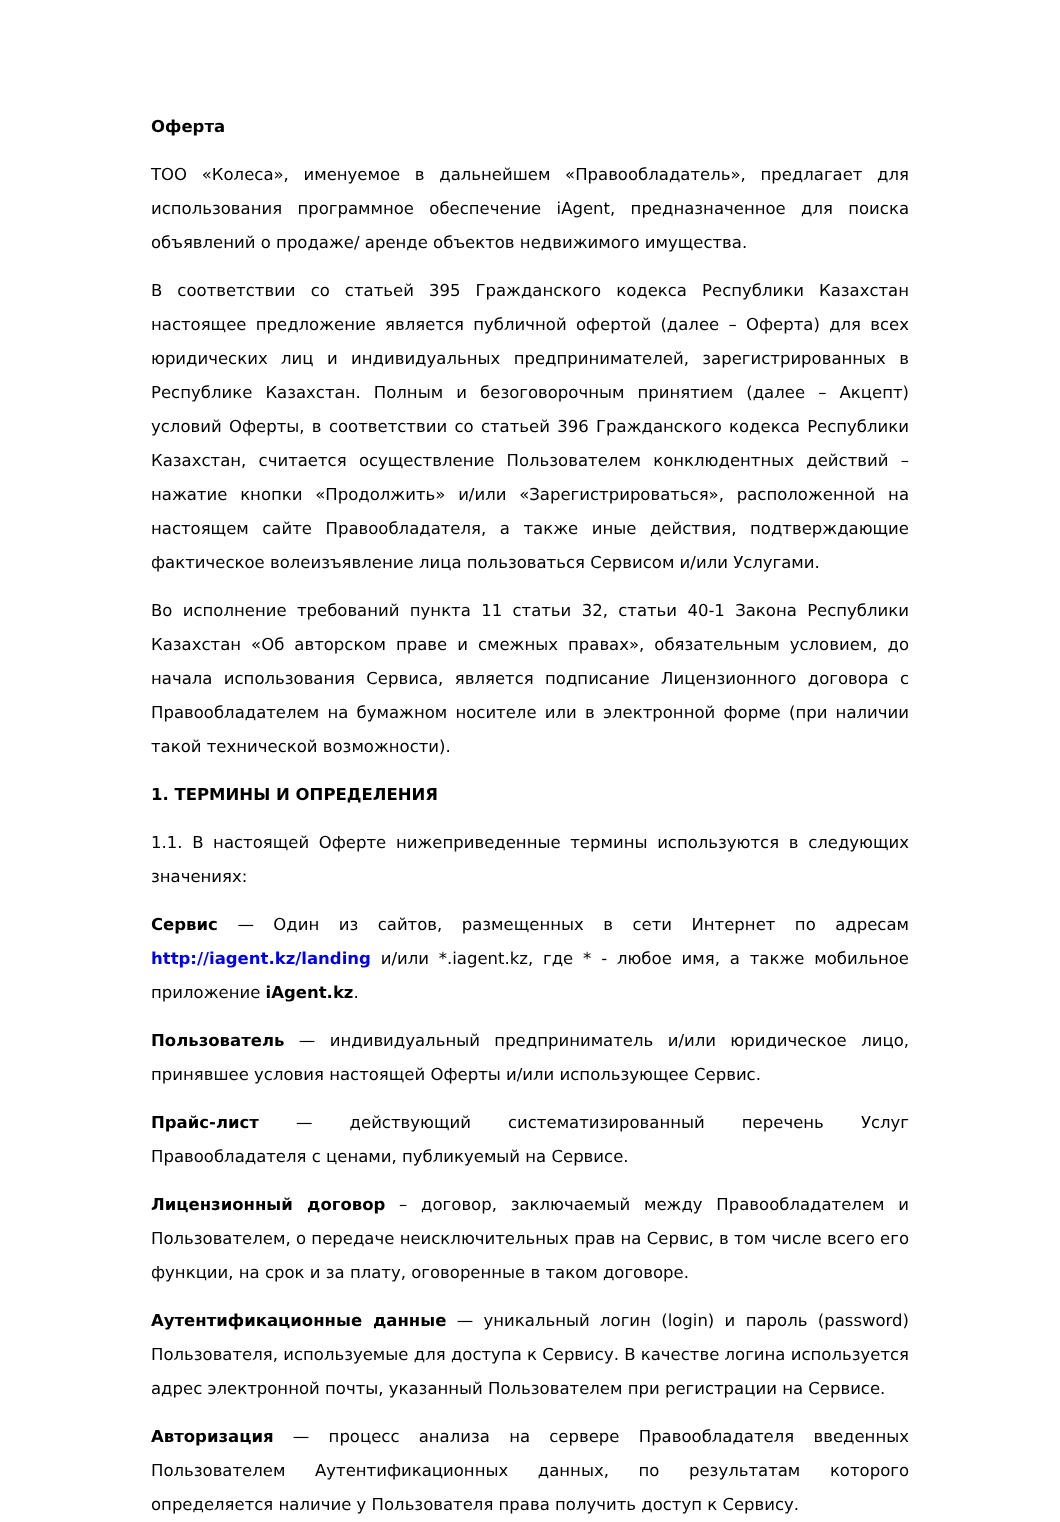Оферта
ТОО «Колеса», именуемое в дальнейшем «Правообладатель», предлагает для использования программное обеспечение iAgent, предназначенное для поиска объявлений о продаже/ аренде объектов недвижимого имущества.
В соответствии со статьей 395 Гражданского кодекса Республики Казахстан настоящее предложение является публичной офертой (далее – Оферта) для всех юридических лиц и индивидуальных предпринимателей, зарегистрированных в Республике Казахстан. Полным и безоговорочным принятием (далее – Акцепт) условий Оферты, в соответствии со статьей 396 Гражданского кодекса Республики Казахстан, считается осуществление Пользователем конклюдентных действий – нажатие кнопки «Продолжить» и/или «Зарегистрироваться», расположенной на настоящем сайте Правообладателя, а также иные действия, подтверждающие фактическое волеизъявление лица пользоваться Сервисом и/или Услугами.
Во исполнение требований пункта 11 статьи 32, статьи 40-1 Закона Республики Казахстан «Об авторском праве и смежных правах», обязательным условием, до начала использования Сервиса, является подписание Лицензионного договора с Правообладателем на бумажном носителе или в электронной форме (при наличии такой технической возможности).
1. ТЕРМИНЫ И ОПРЕДЕЛЕНИЯ
1.1. В настоящей Оферте нижеприведенные термины используются в следующих значениях:
Сервис — Один из сайтов, размещенных в сети Интернет по адресам http://iagent.kz/landing и/или *.iagent.kz, где * - любое имя, а также мобильное приложение iAgent.kz.
Пользователь — индивидуальный предприниматель и/или юридическое лицо, принявшее условия настоящей Оферты и/или использующее Сервис.
Прайс-лист — действующий систематизированный перечень Услуг Правообладателя с ценами, публикуемый на Сервисе.
Лицензионный договор – договор, заключаемый между Правообладателем и Пользователем, о передаче неисключительных прав на Сервис, в том числе всего его функции, на срок и за плату, оговоренные в таком договоре.
Аутентификационные данные — уникальный логин (login) и пароль (password) Пользователя, используемые для доступа к Сервису. В качестве логина используется адрес электронной почты, указанный Пользователем при регистрации на Сервисе.
Авторизация — процесс анализа на сервере Правообладателя введенных Пользователем Аутентификационных данных, по результатам которого определяется наличие у Пользователя права получить доступ к Сервису.